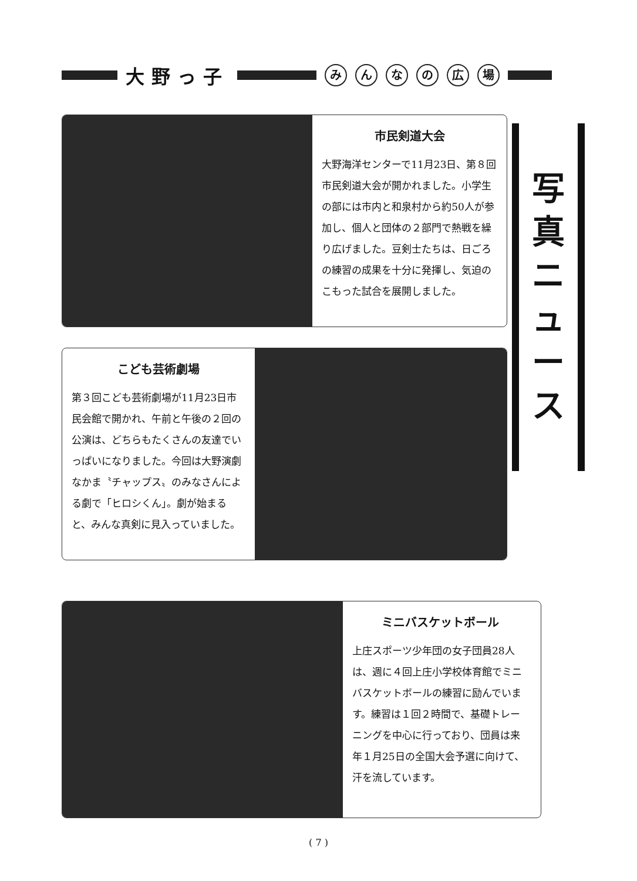大野っ子
みんなの広場
市民剣道大会
大野海洋センターで11月23日、第８回市民剣道大会が開かれました。小学生の部には市内と和泉村から約50人が参加し、個人と団体の２部門で熱戦を繰り広げました。豆剣士たちは、日ごろの練習の成果を十分に発揮し、気迫のこもった試合を展開しました。
写
真
ニ
ュ
ー
ス
こども芸術劇場
第３回こども芸術劇場が11月23日市民会館で開かれ、午前と午後の２回の公演は、どちらもたくさんの友達でいっぱいになりました。今回は大野演劇なかま〝チャップス〟のみなさんによる劇で「ヒロシくん」。劇が始まると、みんな真剣に見入っていました。
ミニバスケットボール
上庄スポーツ少年団の女子団員28人は、週に４回上庄小学校体育館でミニバスケットボールの練習に励んでいます。練習は１回２時間で、基礎トレーニングを中心に行っており、団員は来年１月25日の全国大会予選に向けて、汗を流しています。
( 7 )